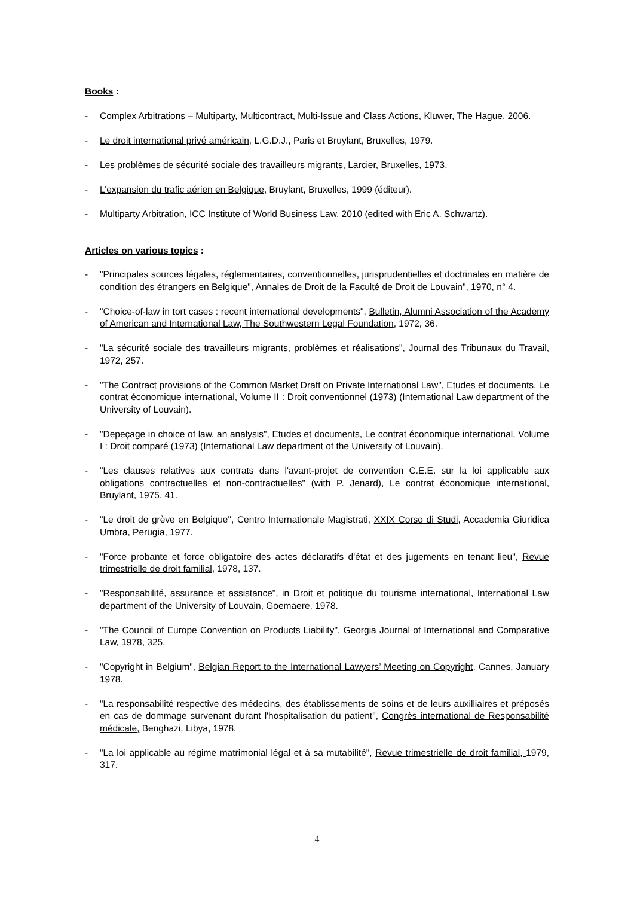Books :
- Complex Arbitrations – Multiparty, Multicontract, Multi-Issue and Class Actions, Kluwer, The Hague, 2006.
- Le droit international privé américain, L.G.D.J., Paris et Bruylant, Bruxelles, 1979.
- Les problèmes de sécurité sociale des travailleurs migrants, Larcier, Bruxelles, 1973.
- L’expansion du trafic aérien en Belgique, Bruylant, Bruxelles, 1999 (éditeur).
- Multiparty Arbitration, ICC Institute of World Business Law, 2010 (edited with Eric A. Schwartz).
Articles on various topics :
- "Principales sources légales, réglementaires, conventionnelles, jurisprudentielles et doctrinales en matière de condition des étrangers en Belgique", Annales de Droit de la Faculté de Droit de Louvain", 1970, n° 4.
- "Choice-of-law in tort cases : recent international developments", Bulletin, Alumni Association of the Academy of American and International Law, The Southwestern Legal Foundation, 1972, 36.
- "La sécurité sociale des travailleurs migrants, problèmes et réalisations", Journal des Tribunaux du Travail, 1972, 257.
- "The Contract provisions of the Common Market Draft on Private International Law", Etudes et documents, Le contrat économique international, Volume II : Droit conventionnel (1973) (International Law department of the University of Louvain).
- "Depeçage in choice of law, an analysis", Etudes et documents, Le contrat économique international, Volume I : Droit comparé (1973) (International Law department of the University of Louvain).
- "Les clauses relatives aux contrats dans l'avant-projet de convention C.E.E. sur la loi applicable aux obligations contractuelles et non-contractuelles" (with P. Jenard), Le contrat économique international, Bruylant, 1975, 41.
- "Le droit de grève en Belgique", Centro Internationale Magistrati, XXIX Corso di Studi, Accademia Giuridica Umbra, Perugia, 1977.
- "Force probante et force obligatoire des actes déclaratifs d'état et des jugements en tenant lieu", Revue trimestrielle de droit familial, 1978, 137.
- "Responsabilité, assurance et assistance", in Droit et politique du tourisme international, International Law department of the University of Louvain, Goemaere, 1978.
- "The Council of Europe Convention on Products Liability", Georgia Journal of International and Comparative Law, 1978, 325.
- "Copyright in Belgium", Belgian Report to the International Lawyers’ Meeting on Copyright, Cannes, January 1978.
- "La responsabilité respective des médecins, des établissements de soins et de leurs auxilliaires et préposés en cas de dommage survenant durant l'hospitalisation du patient", Congrès international de Responsabilité médicale, Benghazi, Libya, 1978.
- "La loi applicable au régime matrimonial légal et à sa mutabilité", Revue trimestrielle de droit familial, 1979, 317.
4